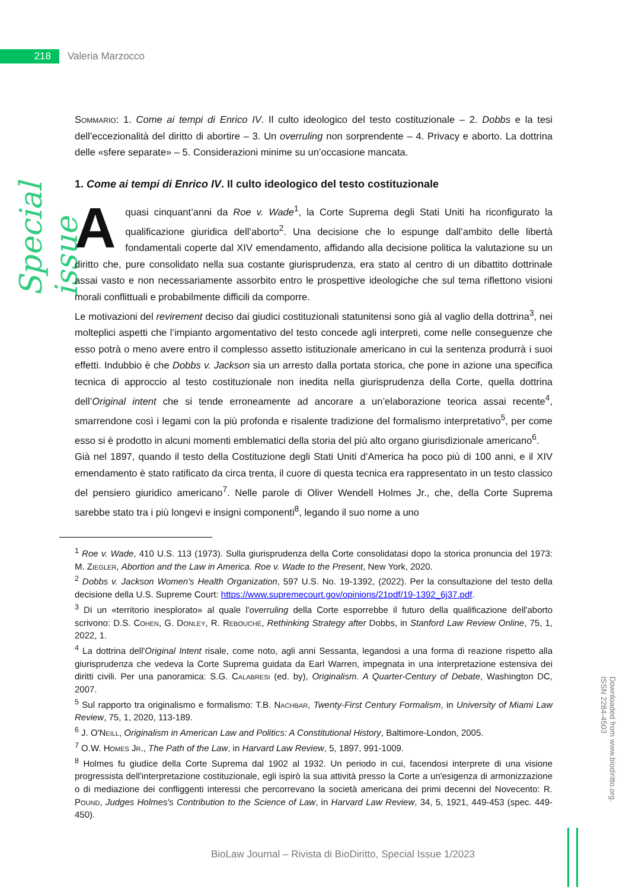218 Valeria Marzocco
Special issue
Sommario: 1. Come ai tempi di Enrico IV. Il culto ideologico del testo costituzionale – 2. Dobbs e la tesi dell’eccezionalità del diritto di abortire – 3. Un overruling non sorprendente – 4. Privacy e aborto. La dottrina delle «sfere separate» – 5. Considerazioni minime su un’occasione mancata.
1. Come ai tempi di Enrico IV. Il culto ideologico del testo costituzionale
A quasi cinquant’anni da Roe v. Wade<sup>1</sup>, la Corte Suprema degli Stati Uniti ha riconfigurato la qualificazione giuridica dell’aborto<sup>2</sup>. Una decisione che lo espunge dall’ambito delle libertà fondamentali coperte dal XIV emendamento, affidando alla decisione politica la valutazione su un diritto che, pure consolidato nella sua costante giurisprudenza, era stato al centro di un dibattito dottrinale assai vasto e non necessariamente assorbito entro le prospettive ideologiche che sul tema riflettono visioni morali conflittuali e probabilmente difficili da comporre.
Le motivazioni del revirement deciso dai giudici costituzionali statunitensi sono già al vaglio della dottrina<sup>3</sup>, nei molteplici aspetti che l’impianto argomentativo del testo concede agli interpreti, come nelle conseguenze che esso potrà o meno avere entro il complesso assetto istituzionale americano in cui la sentenza produrrà i suoi effetti. Indubbio è che Dobbs v. Jackson sia un arresto dalla portata storica, che pone in azione una specifica tecnica di approccio al testo costituzionale non inedita nella giurisprudenza della Corte, quella dottrina dell’Original intent che si tende erroneamente ad ancorare a un’elaborazione teorica assai recente<sup>4</sup>, smarrendone così i legami con la più profonda e risalente tradizione del formalismo interpretativo<sup>5</sup>, per come esso si è prodotto in alcuni momenti emblematici della storia del più alto organo giurisdizionale americano<sup>6</sup>.
Già nel 1897, quando il testo della Costituzione degli Stati Uniti d’America ha poco più di 100 anni, e il XIV emendamento è stato ratificato da circa trenta, il cuore di questa tecnica era rappresentato in un testo classico del pensiero giuridico americano<sup>7</sup>. Nelle parole di Oliver Wendell Holmes Jr., che, della Corte Suprema sarebbe stato tra i più longevi e insigni componenti<sup>8</sup>, legando il suo nome a uno
<sup>1</sup> Roe v. Wade, 410 U.S. 113 (1973). Sulla giurisprudenza della Corte consolidatasi dopo la storica pronuncia del 1973: M. Ziegler, Abortion and the Law in America. Roe v. Wade to the Present, New York, 2020.
<sup>2</sup> Dobbs v. Jackson Women's Health Organization, 597 U.S. No. 19-1392, (2022). Per la consultazione del testo della decisione della U.S. Supreme Court: https://www.supremecourt.gov/opinions/21pdf/19-1392_6j37.pdf.
<sup>3</sup> Di un «territorio inesplorato» al quale l'overruling della Corte esporrebbe il futuro della qualificazione dell'aborto scrivono: D.S. Cohen, G. Donley, R. Rebouché, Rethinking Strategy after Dobbs, in Stanford Law Review Online, 75, 1, 2022, 1.
<sup>4</sup> La dottrina dell'Original Intent risale, come noto, agli anni Sessanta, legandosi a una forma di reazione rispetto alla giurisprudenza che vedeva la Corte Suprema guidata da Earl Warren, impegnata in una interpretazione estensiva dei diritti civili. Per una panoramica: S.G. Calabresi (ed. by), Originalism. A Quarter-Century of Debate, Washington DC, 2007.
<sup>5</sup> Sul rapporto tra originalismo e formalismo: T.B. Nachbar, Twenty-First Century Formalism, in University of Miami Law Review, 75, 1, 2020, 113-189.
<sup>6</sup> J. O'Neill, Originalism in American Law and Politics: A Constitutional History, Baltimore-London, 2005.
<sup>7</sup> O.W. Homes Jr., The Path of the Law, in Harvard Law Review, 5, 1897, 991-1009.
<sup>8</sup> Holmes fu giudice della Corte Suprema dal 1902 al 1932. Un periodo in cui, facendosi interprete di una visione progressista dell'interpretazione costituzionale, egli ispirò la sua attività presso la Corte a un'esigenza di armonizzazione o di mediazione dei confliggenti interessi che percorrevano la società americana dei primi decenni del Novecento: R. Pound, Judges Holmes's Contribution to the Science of Law, in Harvard Law Review, 34, 5, 1921, 449-453 (spec. 449-450).
Downloaded from www.biodiritto.org.
ISSN 2284-4503
BioLaw Journal – Rivista di BioDiritto, Special Issue 1/2023